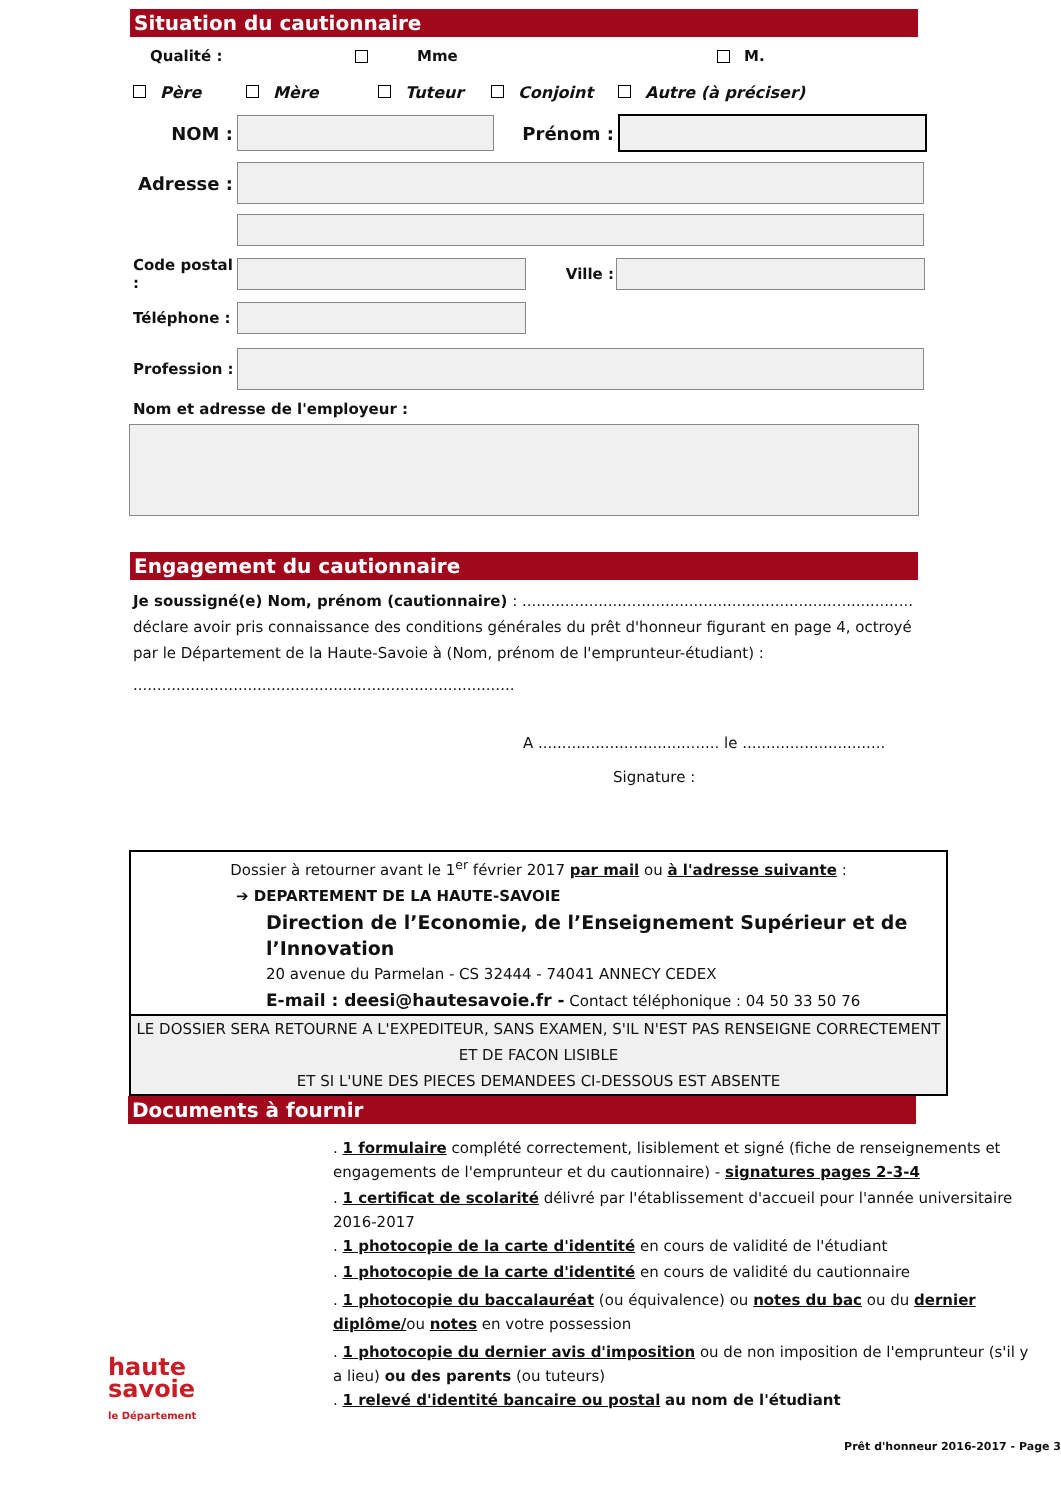Situation du cautionnaire
Qualité : Mme M.
Père Mère Tuteur Conjoint Autre (à préciser)
NOM : Prénom :
Adresse :
Code postal :
Ville :
Téléphone :
Profession :
Nom et adresse de l'employeur :
Engagement du cautionnaire
Je soussigné(e) Nom, prénom (cautionnaire) : .................................................................................. déclare avoir pris connaissance des conditions générales du prêt d'honneur figurant en page 4, octroyé par le Département de la Haute-Savoie à (Nom, prénom de l'emprunteur-étudiant) :
................................................................................
A ...................................... le ..............................
Signature :
Dossier à retourner avant le 1<sup>er</sup> février 2017 par mail ou à l'adresse suivante :
➔ DEPARTEMENT DE LA HAUTE-SAVOIE
Direction de l’Economie, de l’Enseignement Supérieur et de l’Innovation
20 avenue du Parmelan - CS 32444 - 74041 ANNECY CEDEX
E-mail : deesi@hautesavoie.fr - Contact téléphonique : 04 50 33 50 76
LE DOSSIER SERA RETOURNE A L'EXPEDITEUR, SANS EXAMEN, S'IL N'EST PAS RENSEIGNE CORRECTEMENT ET DE FACON LISIBLE
ET SI L'UNE DES PIECES DEMANDEES CI-DESSOUS EST ABSENTE
Documents à fournir
haute
savoie
le Département
. 1 formulaire complété correctement, lisiblement et signé (fiche de renseignements et engagements de l'emprunteur et du cautionnaire) - signatures pages 2-3-4
. 1 certificat de scolarité délivré par l'établissement d'accueil pour l'année universitaire 2016-2017
. 1 photocopie de la carte d'identité en cours de validité de l'étudiant
. 1 photocopie de la carte d'identité en cours de validité du cautionnaire
. 1 photocopie du baccalauréat (ou équivalence) ou notes du bac ou du dernier diplôme/ou notes en votre possession
. 1 photocopie du dernier avis d'imposition ou de non imposition de l'emprunteur (s'il y a lieu) ou des parents (ou tuteurs)
. 1 relevé d'identité bancaire ou postal au nom de l'étudiant
Prêt d'honneur 2016-2017 - Page 3